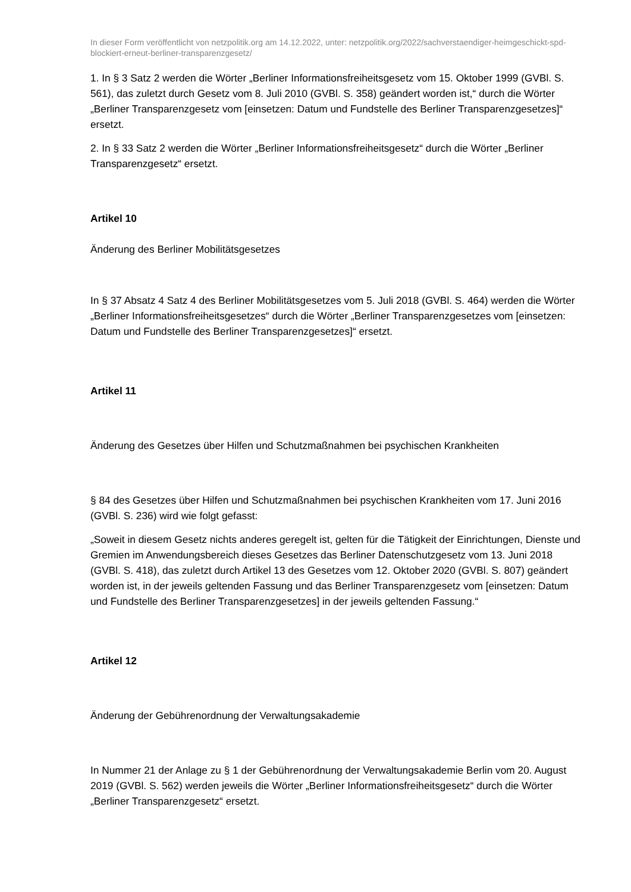In dieser Form veröffentlicht von netzpolitik.org am 14.12.2022, unter: netzpolitik.org/2022/sachverstaendiger-heimgeschickt-spd-blockiert-erneut-berliner-transparenzgesetz/
1. In § 3 Satz 2 werden die Wörter „Berliner Informationsfreiheitsgesetz vom 15. Oktober 1999 (GVBl. S. 561), das zuletzt durch Gesetz vom 8. Juli 2010 (GVBl. S. 358) geändert worden ist,“ durch die Wörter „Berliner Transparenzgesetz vom [einsetzen: Datum und Fundstelle des Berliner Transparenzgesetzes]“ ersetzt.
2. In § 33 Satz 2 werden die Wörter „Berliner Informationsfreiheitsgesetz“ durch die Wörter „Berliner Transparenzgesetz“ ersetzt.
Artikel 10
Änderung des Berliner Mobilitätsgesetzes
In § 37 Absatz 4 Satz 4 des Berliner Mobilitätsgesetzes vom 5. Juli 2018 (GVBl. S. 464) werden die Wörter „Berliner Informationsfreiheitsgesetzes“ durch die Wörter „Berliner Transparenzgesetzes vom [einsetzen: Datum und Fundstelle des Berliner Transparenzgesetzes]“ ersetzt.
Artikel 11
Änderung des Gesetzes über Hilfen und Schutzmaßnahmen bei psychischen Krankheiten
§ 84 des Gesetzes über Hilfen und Schutzmaßnahmen bei psychischen Krankheiten vom 17. Juni 2016 (GVBl. S. 236) wird wie folgt gefasst:
„Soweit in diesem Gesetz nichts anderes geregelt ist, gelten für die Tätigkeit der Einrichtungen, Dienste und Gremien im Anwendungsbereich dieses Gesetzes das Berliner Datenschutzgesetz vom 13. Juni 2018 (GVBl. S. 418), das zuletzt durch Artikel 13 des Gesetzes vom 12. Oktober 2020 (GVBl. S. 807) geändert worden ist, in der jeweils geltenden Fassung und das Berliner Transparenzgesetz vom [einsetzen: Datum und Fundstelle des Berliner Transparenzgesetzes] in der jeweils geltenden Fassung.“
Artikel 12
Änderung der Gebührenordnung der Verwaltungsakademie
In Nummer 21 der Anlage zu § 1 der Gebührenordnung der Verwaltungsakademie Berlin vom 20. August 2019 (GVBl. S. 562) werden jeweils die Wörter „Berliner Informationsfreiheitsgesetz“ durch die Wörter „Berliner Transparenzgesetz“ ersetzt.